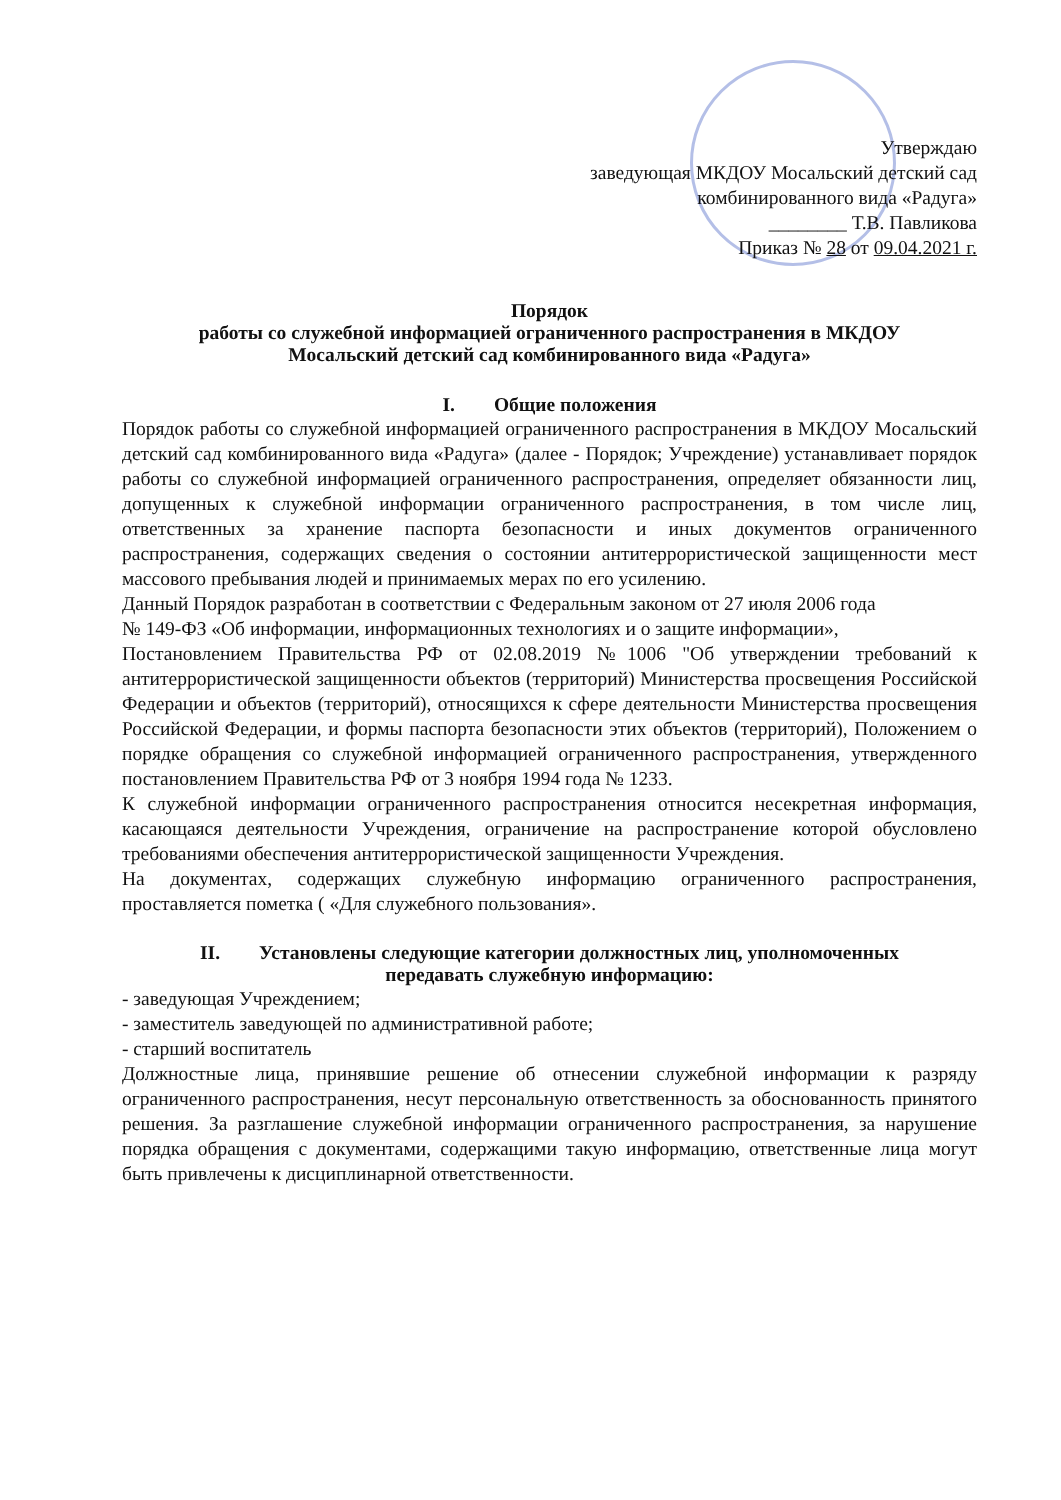Утверждаю
заведующая МКДОУ Мосальский детский сад
комбинированного вида «Радуга»
________ Т.В. Павликова
Приказ № 28 от 09.04.2021 г.
Порядок
работы со служебной информацией ограниченного распространения в МКДОУ
Мосальский детский сад комбинированного вида «Радуга»
I. Общие положения
Порядок работы со служебной информацией ограниченного распространения в МКДОУ Мосальский детский сад комбинированного вида «Радуга» (далее - Порядок; Учреждение) устанавливает порядок работы со служебной информацией ограниченного распространения, определяет обязанности лиц, допущенных к служебной информации ограниченного распространения, в том числе лиц, ответственных за хранение паспорта безопасности и иных документов ограниченного распространения, содержащих сведения о состоянии антитеррористической защищенности мест массового пребывания людей и принимаемых мерах по его усилению.
Данный Порядок разработан в соответствии с Федеральным законом от 27 июля 2006 года
№ 149-ФЗ «Об информации, информационных технологиях и о защите информации»,
Постановлением Правительства РФ от 02.08.2019 №1006 "Об утверждении требований к антитеррористической защищенности объектов (территорий) Министерства просвещения Российской Федерации и объектов (территорий), относящихся к сфере деятельности Министерства просвещения Российской Федерации, и формы паспорта безопасности этих объектов (территорий), Положением о порядке обращения со служебной информацией ограниченного распространения, утвержденного постановлением Правительства РФ от 3 ноября 1994 года № 1233.
К служебной информации ограниченного распространения относится несекретная информация, касающаяся деятельности Учреждения, ограничение на распространение которой обусловлено требованиями обеспечения антитеррористической защищенности Учреждения.
На документах, содержащих служебную информацию ограниченного распространения, проставляется пометка ( «Для служебного пользования».
II. Установлены следующие категории должностных лиц, уполномоченных
передавать служебную информацию:
- заведующая Учреждением;
- заместитель заведующей по административной работе;
- старший воспитатель
Должностные лица, принявшие решение об отнесении служебной информации к разряду ограниченного распространения, несут персональную ответственность за обоснованность принятого решения. За разглашение служебной информации ограниченного распространения, за нарушение порядка обращения с документами, содержащими такую информацию, ответственные лица могут быть привлечены к дисциплинарной ответственности.